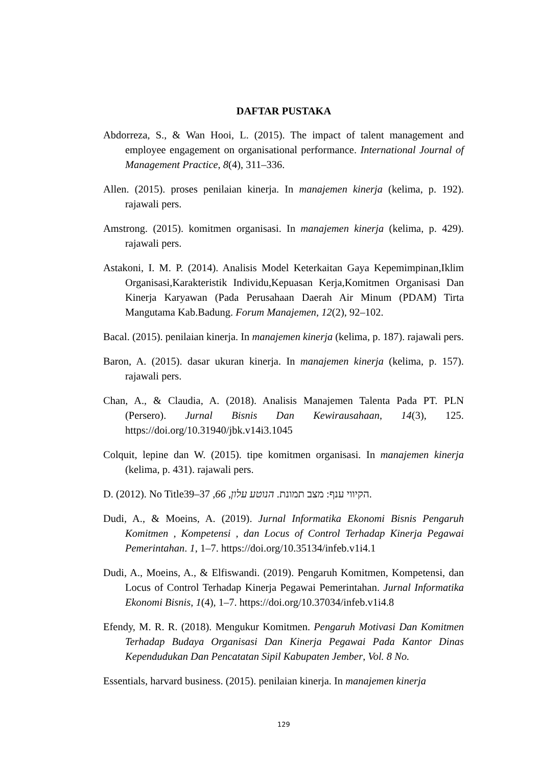DAFTAR PUSTAKA
Abdorreza, S., & Wan Hooi, L. (2015). The impact of talent management and employee engagement on organisational performance. International Journal of Management Practice, 8(4), 311–336.
Allen. (2015). proses penilaian kinerja. In manajemen kinerja (kelima, p. 192). rajawali pers.
Amstrong. (2015). komitmen organisasi. In manajemen kinerja (kelima, p. 429). rajawali pers.
Astakoni, I. M. P. (2014). Analisis Model Keterkaitan Gaya Kepemimpinan,Iklim Organisasi,Karakteristik Individu,Kepuasan Kerja,Komitmen Organisasi Dan Kinerja Karyawan (Pada Perusahaan Daerah Air Minum (PDAM) Tirta Mangutama Kab.Badung. Forum Manajemen, 12(2), 92–102.
Bacal. (2015). penilaian kinerja. In manajemen kinerja (kelima, p. 187). rajawali pers.
Baron, A. (2015). dasar ukuran kinerja. In manajemen kinerja (kelima, p. 157). rajawali pers.
Chan, A., & Claudia, A. (2018). Analisis Manajemen Talenta Pada PT. PLN (Persero). Jurnal Bisnis Dan Kewirausahaan, 14(3), 125. https://doi.org/10.31940/jbk.v14i3.1045
Colquit, lepine dan W. (2015). tipe komitmen organisasi. In manajemen kinerja (kelima, p. 431). rajawali pers.
D. (2012). No Titleהקיווי ענף: מצב תמונת. הנוטע עלון, 66, 37–39.
Dudi, A., & Moeins, A. (2019). Jurnal Informatika Ekonomi Bisnis Pengaruh Komitmen , Kompetensi , dan Locus of Control Terhadap Kinerja Pegawai Pemerintahan. 1, 1–7. https://doi.org/10.35134/infeb.v1i4.1
Dudi, A., Moeins, A., & Elfiswandi. (2019). Pengaruh Komitmen, Kompetensi, dan Locus of Control Terhadap Kinerja Pegawai Pemerintahan. Jurnal Informatika Ekonomi Bisnis, 1(4), 1–7. https://doi.org/10.37034/infeb.v1i4.8
Efendy, M. R. R. (2018). Mengukur Komitmen. Pengaruh Motivasi Dan Komitmen Terhadap Budaya Organisasi Dan Kinerja Pegawai Pada Kantor Dinas Kependudukan Dan Pencatatan Sipil Kabupaten Jember, Vol. 8 No.
Essentials, harvard business. (2015). penilaian kinerja. In manajemen kinerja
129